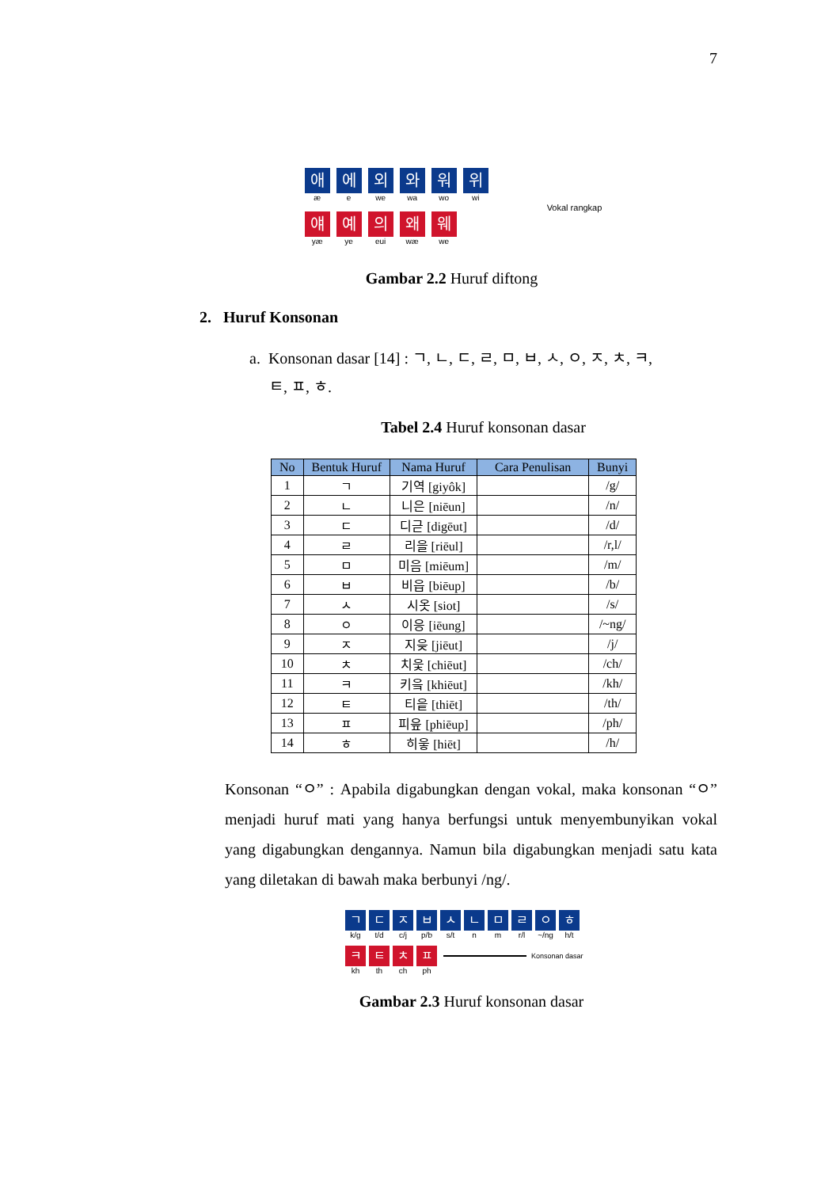7
애æ 에 e 외 we 와 wa 워 wo 위 wi
얘yæ 예 ye 의 eui 왜 wæ 웨 we
Vokal rangkap
Gambar 2.2 Huruf diftong
2. Huruf Konsonan
a. Konsonan dasar [14] : ㄱ, ㄴ, ㄷ, ㄹ, ㅁ, ㅂ, ㅅ, ㅇ, ㅈ, ㅊ, ㅋ,
ㅌ, ㅍ, ㅎ.
Tabel 2.4 Huruf konsonan dasar
| No | Bentuk Huruf | Nama Huruf | Cara Penulisan | Bunyi |
| --- | --- | --- | --- | --- |
| 1 | ㄱ | 기역 [giyôk] | | /g/ |
| 2 | ㄴ | 니은 [niēun] | | /n/ |
| 3 | ㄷ | 디귿 [digēut] | | /d/ |
| 4 | ㄹ | 리을 [riēul] | | /r,l/ |
| 5 | ㅁ | 미음 [miēum] | | /m/ |
| 6 | ㅂ | 비읍 [biēup] | | /b/ |
| 7 | ㅅ | 시옷 [siot] | | /s/ |
| 8 | ㅇ | 이응 [iēung] | | /~ng/ |
| 9 | ㅈ | 지읒 [jiēut] | | /j/ |
| 10 | ㅊ | 치읓 [chiēut] | | /ch/ |
| 11 | ㅋ | 키읔 [khiēut] | | /kh/ |
| 12 | ㅌ | 티읕 [thiēt] | | /th/ |
| 13 | ㅍ | 피읖 [phiēup] | | /ph/ |
| 14 | ㅎ | 히읗 [hiēt] | | /h/ |
Konsonan “ㅇ” : Apabila digabungkan dengan vokal, maka konsonan “ㅇ” menjadi huruf mati yang hanya berfungsi untuk menyembunyikan vokal yang digabungkan dengannya. Namun bila digabungkan menjadi satu kata yang diletakan di bawah maka berbunyi /ng/.
ㄱk/g ㄷ t/d ㅈ c/j ㅂ p/b ㅅ s/t ㄴ n ㅁ m ㄹ r/l ㅇ ~/ng ㅎ h/t
ㅋkh ㅌ th ㅊ ch ㅍ ph Konsonan dasar
Gambar 2.3 Huruf konsonan dasar